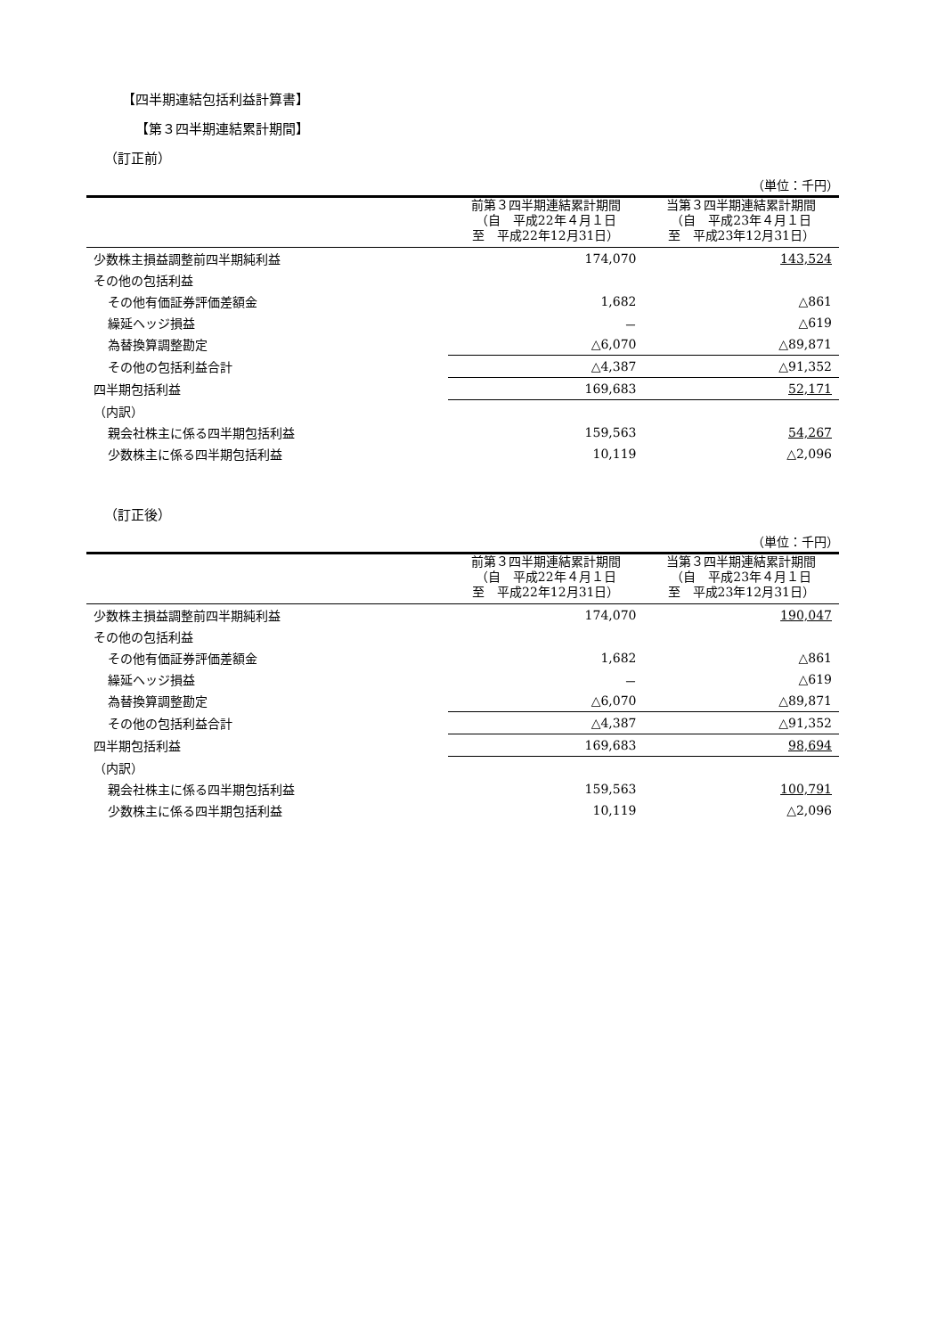【四半期連結包括利益計算書】
【第３四半期連結累計期間】
（訂正前）
（単位：千円）
| | 前第３四半期連結累計期間 （自 平成22年４月１日 至 平成22年12月31日） | 当第３四半期連結累計期間 （自 平成23年４月１日 至 平成23年12月31日） |
| --- | --- | --- |
| 少数株主損益調整前四半期純利益 | 174,070 | 143,524 |
| その他の包括利益 | | |
| その他有価証券評価差額金 | 1,682 | △861 |
| 繰延ヘッジ損益 | － | △619 |
| 為替換算調整勘定 | △6,070 | △89,871 |
| その他の包括利益合計 | △4,387 | △91,352 |
| 四半期包括利益 | 169,683 | 52,171 |
| （内訳） | | |
| 親会社株主に係る四半期包括利益 | 159,563 | 54,267 |
| 少数株主に係る四半期包括利益 | 10,119 | △2,096 |
（訂正後）
（単位：千円）
| | 前第３四半期連結累計期間 （自 平成22年４月１日 至 平成22年12月31日） | 当第３四半期連結累計期間 （自 平成23年４月１日 至 平成23年12月31日） |
| --- | --- | --- |
| 少数株主損益調整前四半期純利益 | 174,070 | 190,047 |
| その他の包括利益 | | |
| その他有価証券評価差額金 | 1,682 | △861 |
| 繰延ヘッジ損益 | － | △619 |
| 為替換算調整勘定 | △6,070 | △89,871 |
| その他の包括利益合計 | △4,387 | △91,352 |
| 四半期包括利益 | 169,683 | 98,694 |
| （内訳） | | |
| 親会社株主に係る四半期包括利益 | 159,563 | 100,791 |
| 少数株主に係る四半期包括利益 | 10,119 | △2,096 |